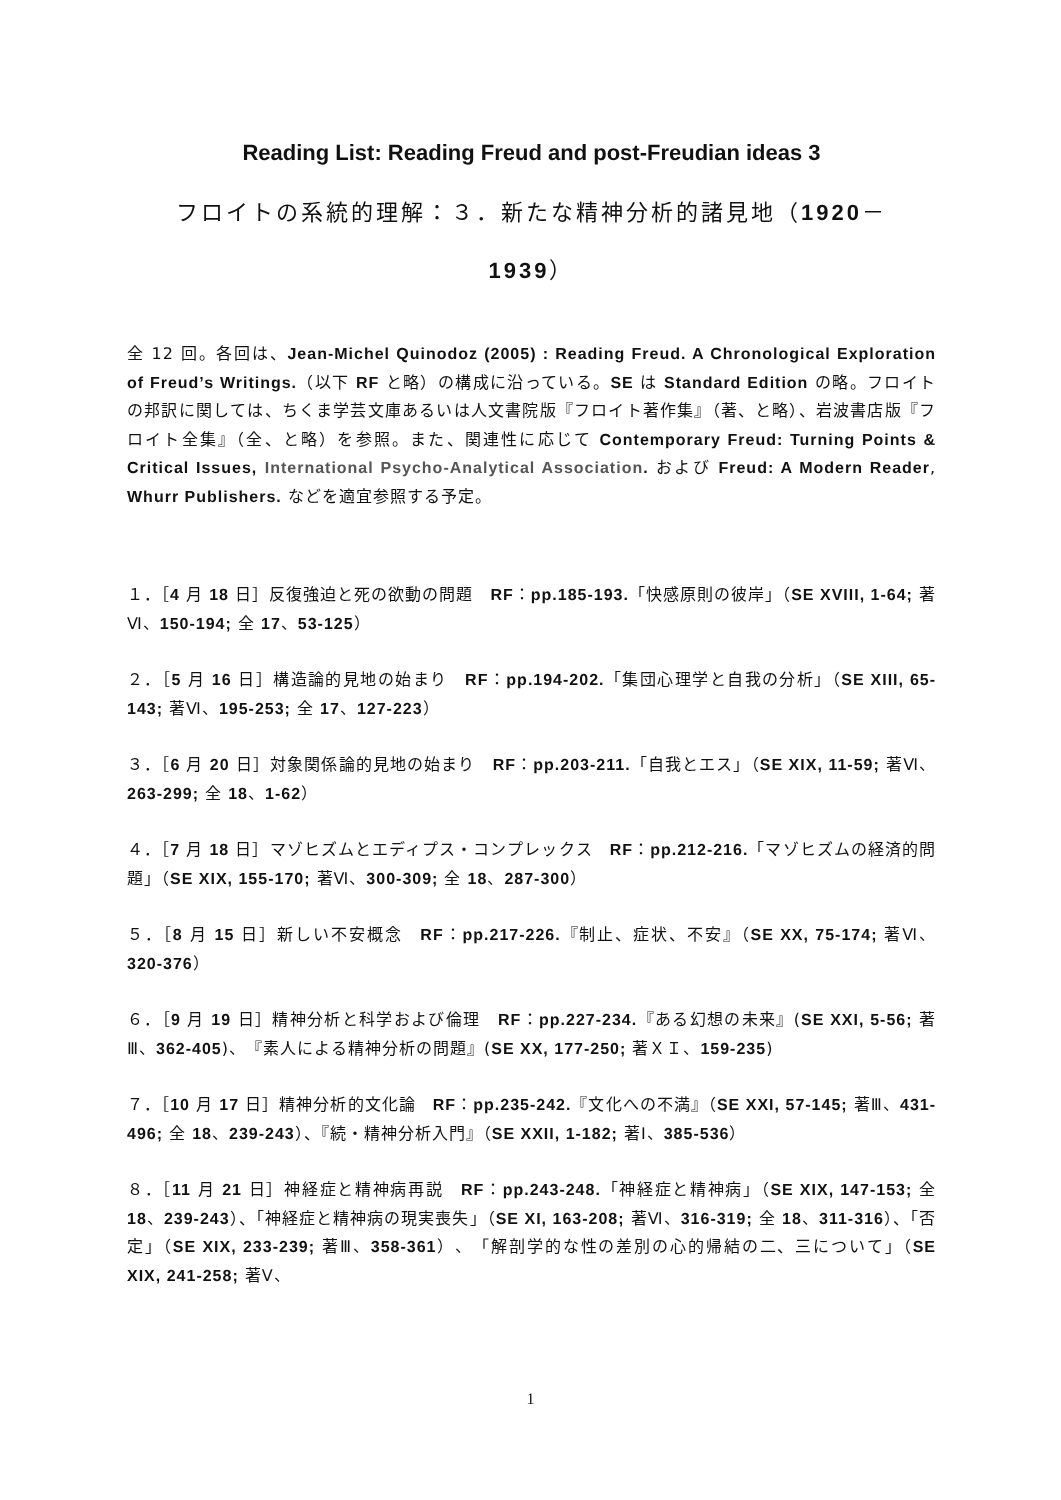Reading List: Reading Freud and post-Freudian ideas 3
フロイトの系統的理解：３．新たな精神分析的諸見地（1920－
1939）
全 12 回。各回は、Jean-Michel Quinodoz (2005) : Reading Freud. A Chronological Exploration of Freud’s Writings.（以下 RF と略）の構成に沿っている。SE は Standard Edition の略。フロイトの邦訳に関しては、ちくま学芸文庫あるいは人文書院版『フロイト著作集』（著、と略）、岩波書店版『フロイト全集』（全、と略）を参照。また、関連性に応じて Contemporary Freud: Turning Points & Critical Issues, International Psycho-Analytical Association. および Freud: A Modern Reader, Whurr Publishers. などを適宜参照する予定。
１．［4 月 18 日］反復強迫と死の欲動の問題　RF：pp.185-193.「快感原則の彼岸」（SE XVIII, 1-64; 著Ⅵ、150-194; 全 17、53-125）
２．［5 月 16 日］構造論的見地の始まり　RF：pp.194-202.「集団心理学と自我の分析」（SE XIII, 65-143; 著Ⅵ、195-253; 全 17、127-223）
３．［6 月 20 日］対象関係論的見地の始まり　RF：pp.203-211.「自我とエス」（SE XIX, 11-59; 著Ⅵ、263-299; 全 18、1-62）
４．［7 月 18 日］マゾヒズムとエディプス・コンプレックス　RF：pp.212-216.「マゾヒズムの経済的問題」（SE XIX, 155-170; 著Ⅵ、300-309; 全 18、287-300）
５．［8 月 15 日］新しい不安概念　RF：pp.217-226.『制止、症状、不安』（SE XX, 75-174; 著Ⅵ、320-376）
６．［9 月 19 日］精神分析と科学および倫理　RF：pp.227-234.『ある幻想の未来』(SE XXI, 5-56; 著Ⅲ、362-405)、『素人による精神分析の問題』(SE XX, 177-250; 著ＸＩ、159-235)
７．［10 月 17 日］精神分析的文化論　RF：pp.235-242.『文化への不満』（SE XXI, 57-145; 著Ⅲ、431-496; 全 18、239-243）、『続・精神分析入門』（SE XXII, 1-182; 著Ⅰ、385-536）
８．［11 月 21 日］神経症と精神病再説　RF：pp.243-248.「神経症と精神病」（SE XIX, 147-153; 全 18、239-243）、「神経症と精神病の現実喪失」（SE XI, 163-208; 著Ⅵ、316-319; 全 18、311-316）、「否定」（SE XIX, 233-239; 著Ⅲ、358-361）、「解剖学的な性の差別の心的帰結の二、三について」（SE XIX, 241-258; 著Ⅴ、
1